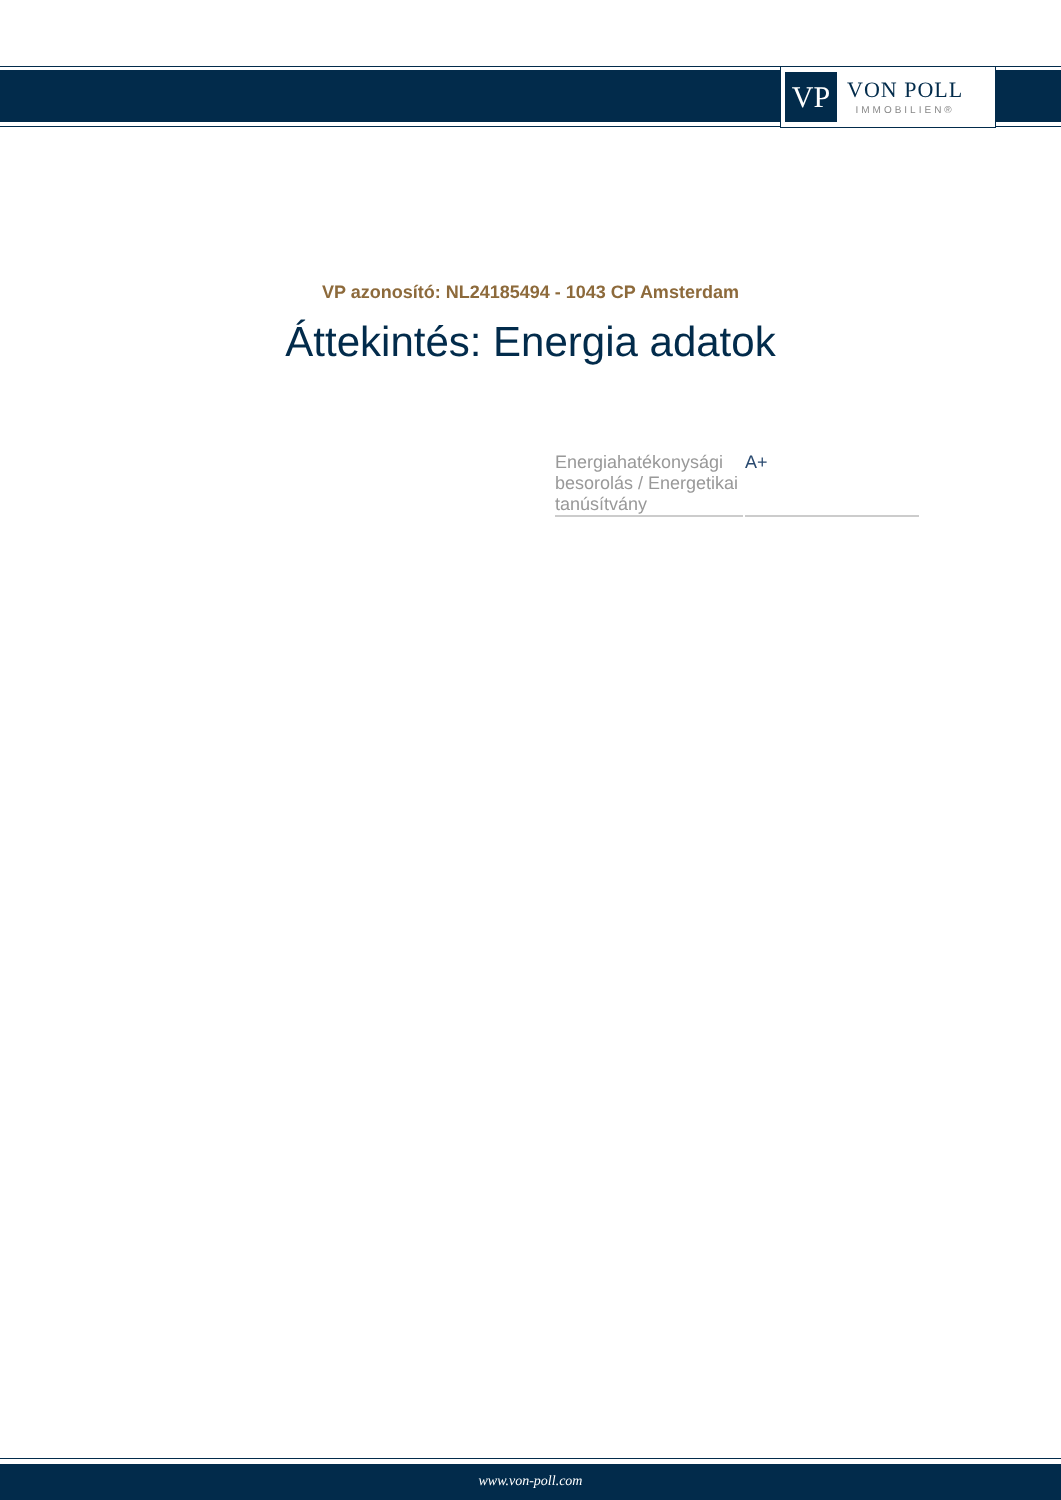VP
VON POLL
IMMOBILIEN®
VP azonosító: NL24185494 - 1043 CP Amsterdam
Áttekintés: Energia adatok
| Energiahatékonysági besorolás / Energetikai tanúsítvány | A+ |
www.von-poll.com